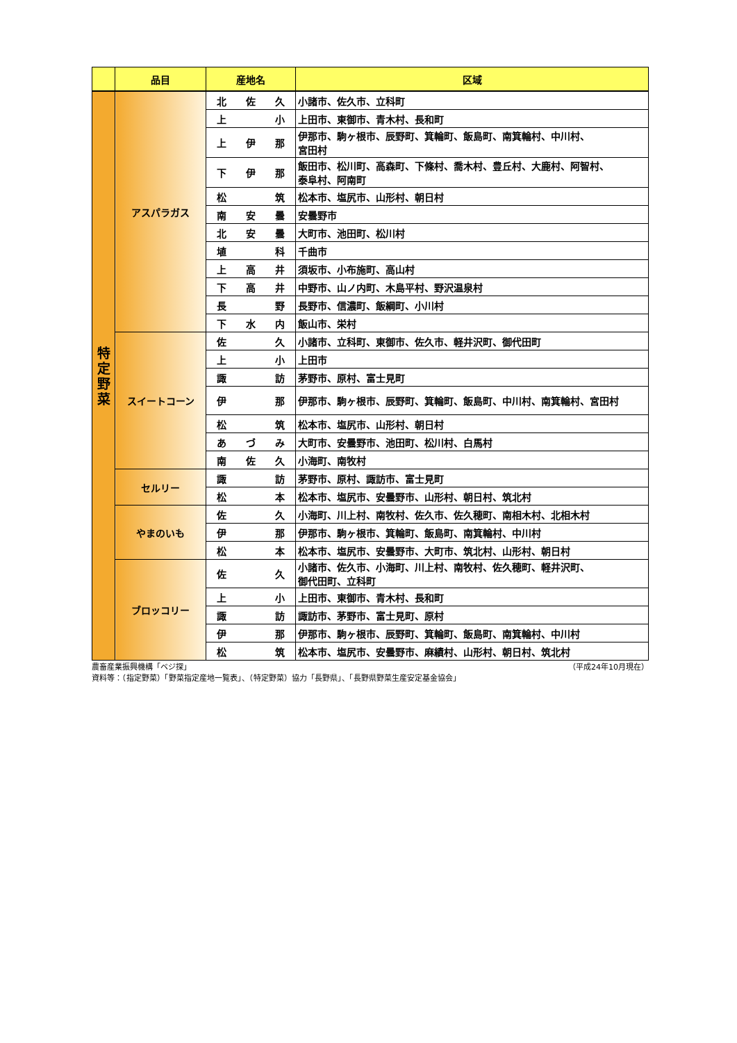| | 品目 | 産地名 | 区域 |
| --- | --- | --- | --- |
| 特 定 野 菜 | アスパラガス | 北 佐 久 | 小諸市、佐久市、立科町 |
| | | 上 小 | 上田市、東御市、青木村、長和町 |
| | | 上 伊 那 | 伊那市、駒ヶ根市、辰野町、箕輪町、飯島町、南箕輪村、中川村、 宮田村 |
| | | 下 伊 那 | 飯田市、松川町、高森町、下條村、喬木村、豊丘村、大鹿村、阿智村、 泰阜村、阿南町 |
| | | 松 筑 | 松本市、塩尻市、山形村、朝日村 |
| | | 南 安 曇 | 安曇野市 |
| | | 北 安 曇 | 大町市、池田町、松川村 |
| | | 埴 科 | 千曲市 |
| | | 上 高 井 | 須坂市、小布施町、高山村 |
| | | 下 高 井 | 中野市、山ノ内町、木島平村、野沢温泉村 |
| | | 長 野 | 長野市、信濃町、飯綱町、小川村 |
| | | 下 水 内 | 飯山市、栄村 |
| | スイートコーン | 佐 久 | 小諸市、立科町、東御市、佐久市、軽井沢町、御代田町 |
| | | 上 小 | 上田市 |
| | | 諏 訪 | 茅野市、原村、富士見町 |
| | | 伊 那 | 伊那市、駒ヶ根市、辰野町、箕輪町、飯島町、中川村、南箕輪村、宮田村 |
| | | 松 筑 | 松本市、塩尻市、山形村、朝日村 |
| | | あ づ み | 大町市、安曇野市、池田町、松川村、白馬村 |
| | | 南 佐 久 | 小海町、南牧村 |
| | セルリー | 諏 訪 | 茅野市、原村、諏訪市、富士見町 |
| | | 松 本 | 松本市、塩尻市、安曇野市、山形村、朝日村、筑北村 |
| | やまのいも | 佐 久 | 小海町、川上村、南牧村、佐久市、佐久穂町、南相木村、北相木村 |
| | | 伊 那 | 伊那市、駒ヶ根市、箕輪町、飯島町、南箕輪村、中川村 |
| | | 松 本 | 松本市、塩尻市、安曇野市、大町市、筑北村、山形村、朝日村 |
| | ブロッコリー | 佐 久 | 小諸市、佐久市、小海町、川上村、南牧村、佐久穂町、軽井沢町、 御代田町、立科町 |
| | | 上 小 | 上田市、東御市、青木村、長和町 |
| | | 諏 訪 | 諏訪市、茅野市、富士見町、原村 |
| | | 伊 那 | 伊那市、駒ヶ根市、辰野町、箕輪町、飯島町、南箕輪村、中川村 |
| | | 松 筑 | 松本市、塩尻市、安曇野市、麻績村、山形村、朝日村、筑北村 |
農畜産業振興機構「ベジ探」 （平成24年10月現在）
資料等：（指定野菜）「野菜指定産地一覧表」、（特定野菜）協力「長野県」、「長野県野菜生産安定基金協会」